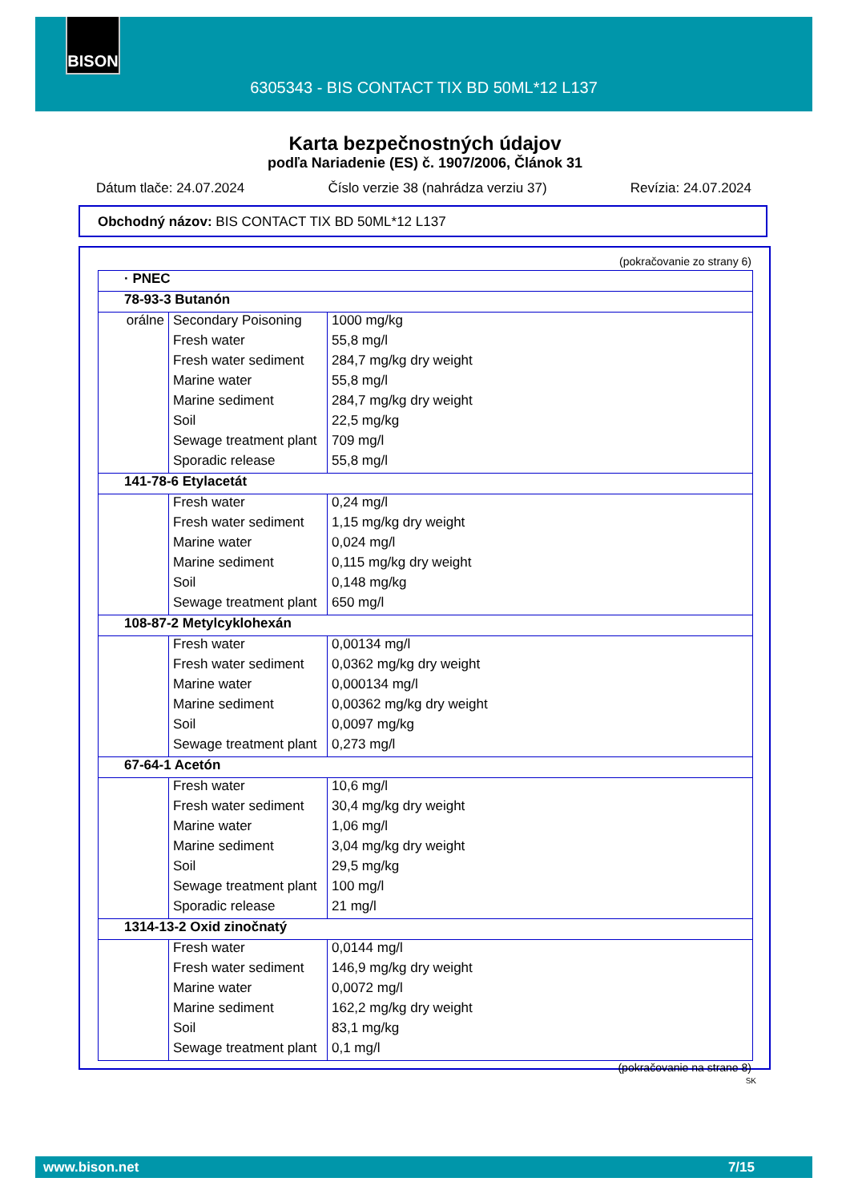BISON
6305343 - BIS CONTACT TIX BD 50ML*12 L137
Karta bezpečnostných údajov
podľa Nariadenie (ES) č. 1907/2006, Článok 31
Dátum tlače: 24.07.2024 Číslo verzie 38 (nahrádza verziu 37) Revízia: 24.07.2024
Obchodný názov: BIS CONTACT TIX BD 50ML*12 L137
(pokračovanie zo strany 6)
| · PNEC | | |
| 78-93-3 Butanón | | |
| orálne | Secondary Poisoning | 1000 mg/kg |
| | Fresh water | 55,8 mg/l |
| | Fresh water sediment | 284,7 mg/kg dry weight |
| | Marine water | 55,8 mg/l |
| | Marine sediment | 284,7 mg/kg dry weight |
| | Soil | 22,5 mg/kg |
| | Sewage treatment plant | 709 mg/l |
| | Sporadic release | 55,8 mg/l |
| 141-78-6 Etylacetát | | |
| | Fresh water | 0,24 mg/l |
| | Fresh water sediment | 1,15 mg/kg dry weight |
| | Marine water | 0,024 mg/l |
| | Marine sediment | 0,115 mg/kg dry weight |
| | Soil | 0,148 mg/kg |
| | Sewage treatment plant | 650 mg/l |
| 108-87-2 Metylcyklohexán | | |
| | Fresh water | 0,00134 mg/l |
| | Fresh water sediment | 0,0362 mg/kg dry weight |
| | Marine water | 0,000134 mg/l |
| | Marine sediment | 0,00362 mg/kg dry weight |
| | Soil | 0,0097 mg/kg |
| | Sewage treatment plant | 0,273 mg/l |
| 67-64-1 Acetón | | |
| | Fresh water | 10,6 mg/l |
| | Fresh water sediment | 30,4 mg/kg dry weight |
| | Marine water | 1,06 mg/l |
| | Marine sediment | 3,04 mg/kg dry weight |
| | Soil | 29,5 mg/kg |
| | Sewage treatment plant | 100 mg/l |
| | Sporadic release | 21 mg/l |
| 1314-13-2 Oxid zinočnatý | | |
| | Fresh water | 0,0144 mg/l |
| | Fresh water sediment | 146,9 mg/kg dry weight |
| | Marine water | 0,0072 mg/l |
| | Marine sediment | 162,2 mg/kg dry weight |
| | Soil | 83,1 mg/kg |
| | Sewage treatment plant | 0,1 mg/l |
(pokračovanie na strane 8)
SK
www.bison.net 7/15